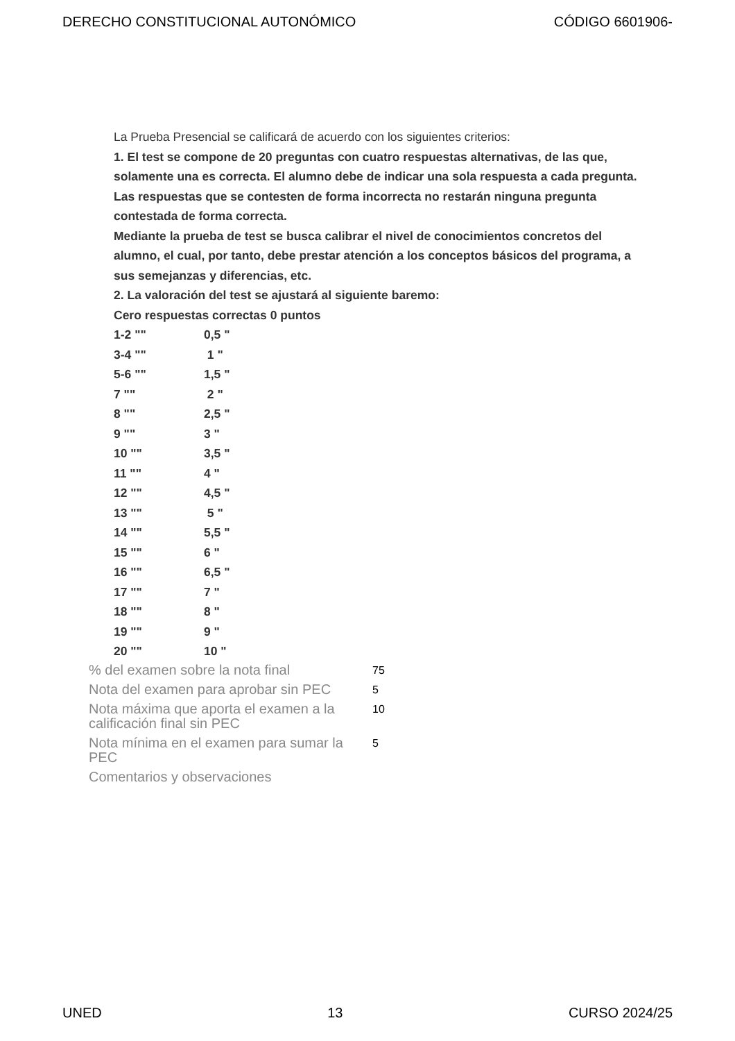DERECHO CONSTITUCIONAL AUTONÓMICO CÓDIGO 6601906-
La Prueba Presencial se calificará de acuerdo con los siguientes criterios:
1. El test se compone de 20 preguntas con cuatro respuestas alternativas, de las que, solamente una es correcta. El alumno debe de indicar una sola respuesta a cada pregunta. Las respuestas que se contesten de forma incorrecta no restarán ninguna pregunta contestada de forma correcta.
Mediante la prueba de test se busca calibrar el nivel de conocimientos concretos del alumno, el cual, por tanto, debe prestar atención a los conceptos básicos del programa, a sus semejanzas y diferencias, etc.
2. La valoración del test se ajustará al siguiente baremo:
Cero respuestas correctas 0 puntos
| 1-2 "" | 0,5 " |
| 3-4 "" | 1 " |
| 5-6 "" | 1,5 " |
| 7 "" | 2 " |
| 8 "" | 2,5 " |
| 9 "" | 3 " |
| 10 "" | 3,5 " |
| 11 "" | 4 " |
| 12 "" | 4,5 " |
| 13 "" | 5 " |
| 14 "" | 5,5 " |
| 15 "" | 6 " |
| 16 "" | 6,5 " |
| 17 "" | 7 " |
| 18 "" | 8 " |
| 19 "" | 9 " |
| 20 "" | 10 " |
| % del examen sobre la nota final | 75 |
| Nota del examen para aprobar sin PEC | 5 |
| Nota máxima que aporta el examen a la calificación final sin PEC | 10 |
| Nota mínima en el examen para sumar la PEC | 5 |
| Comentarios y observaciones | |
UNED 13 CURSO 2024/25